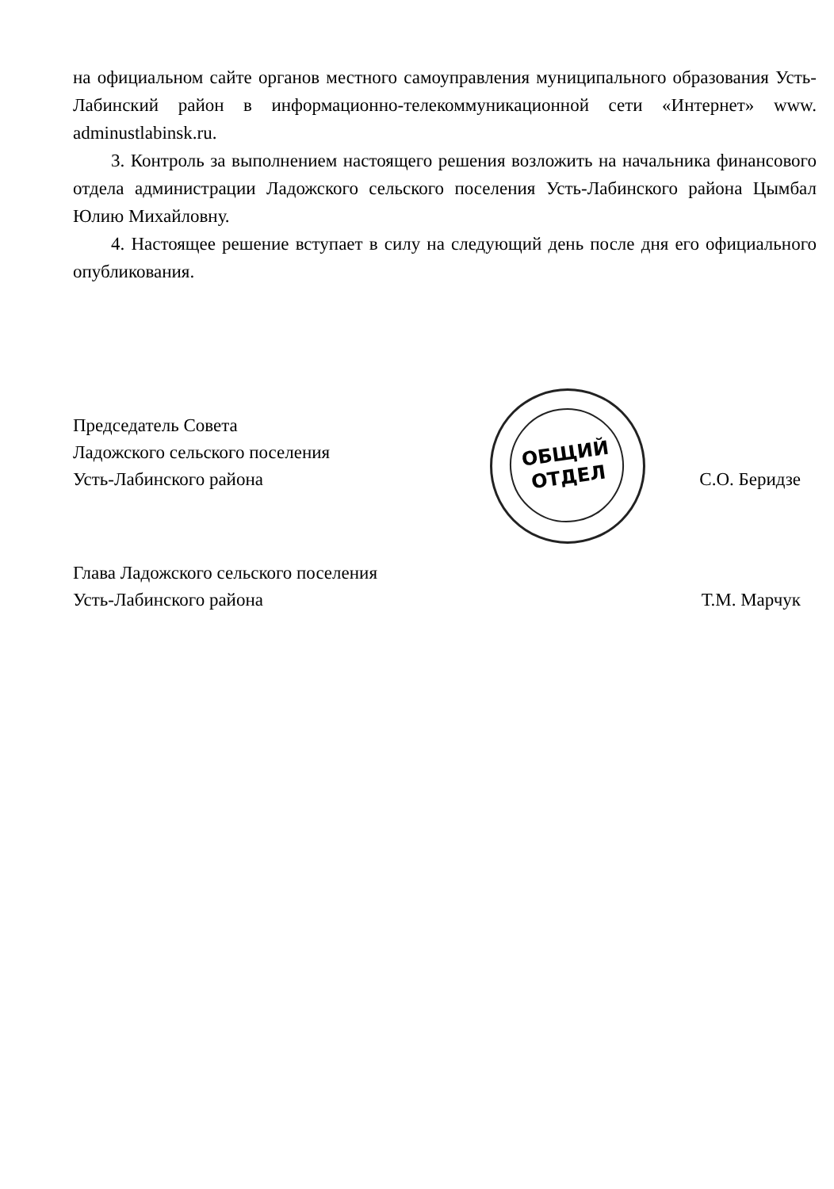ОБЩИЙ
ОТДЕЛ
на официальном сайте органов местного самоуправления муниципального образования Усть-Лабинский район в информационно-телекоммуникационной сети «Интернет» www. adminustlabinsk.ru.
3. Контроль за выполнением настоящего решения возложить на начальника финансового отдела администрации Ладожского сельского поселения Усть-Лабинского района Цымбал Юлию Михайловну.
4. Настоящее решение вступает в силу на следующий день после дня его официального опубликования.
Председатель Совета
Ладожского сельского поселения
Усть-Лабинского района
С.О. Беридзе
Глава Ладожского сельского поселения
Усть-Лабинского района
Т.М. Марчук